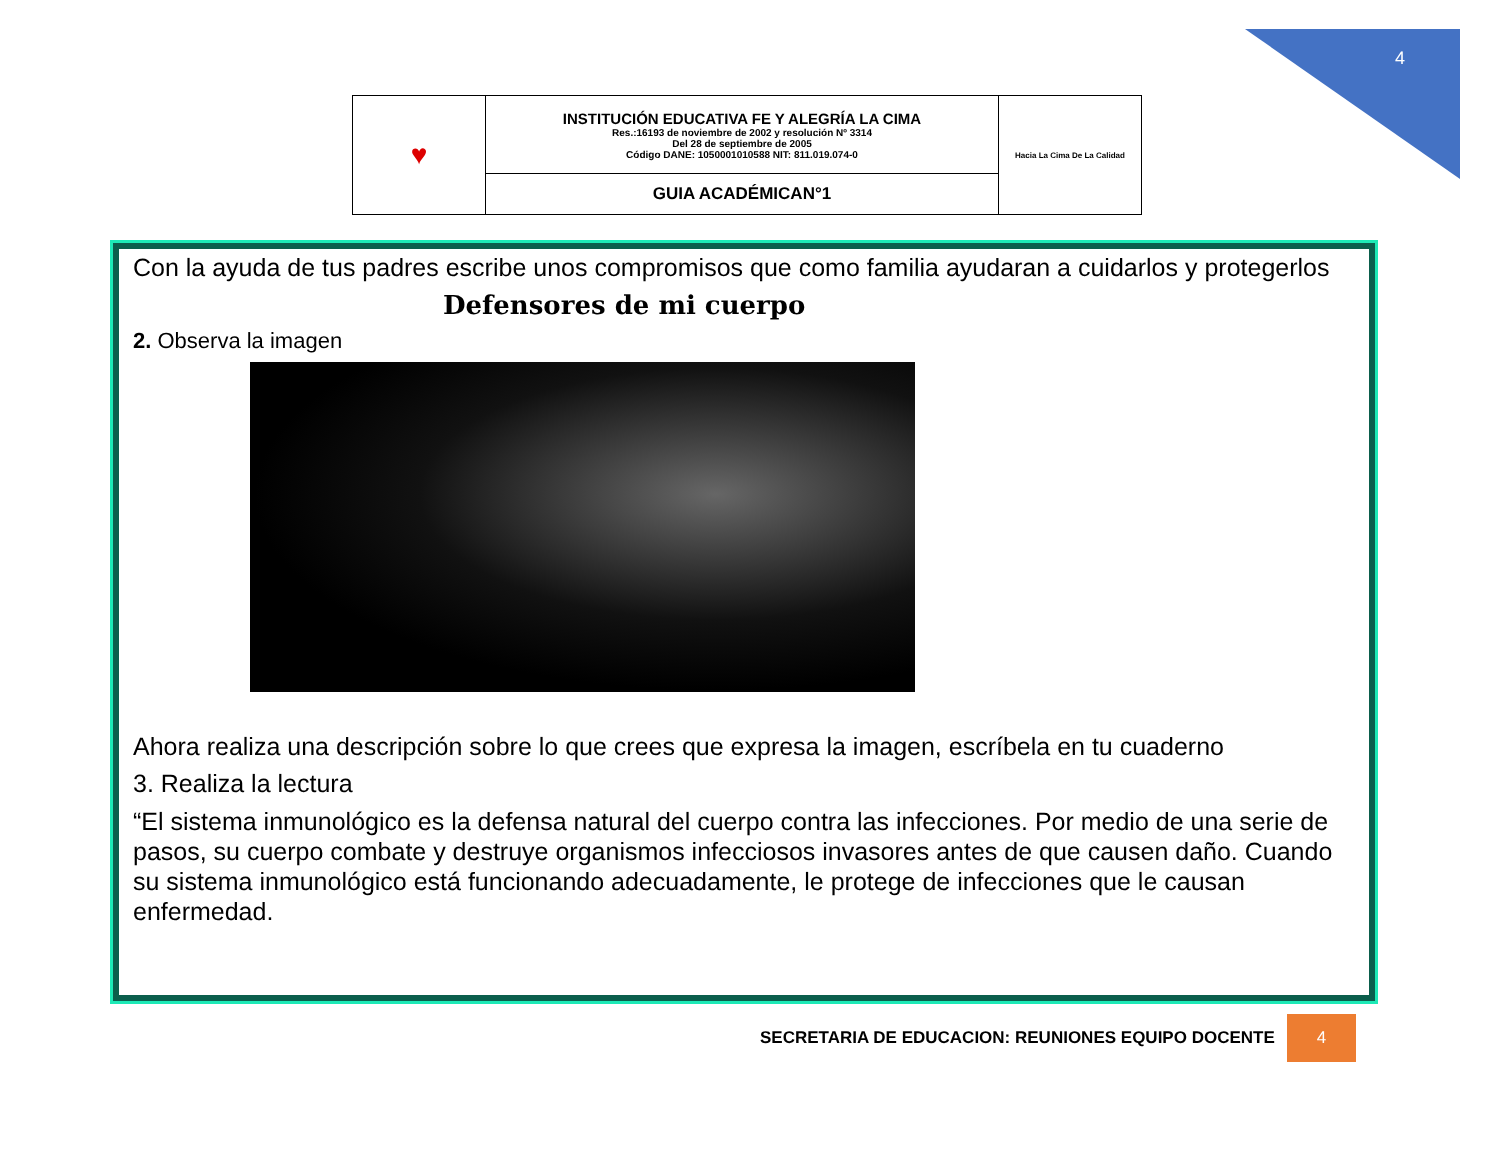4
| ♥ | INSTITUCIÓN EDUCATIVA FE Y ALEGRÍA LA CIMA Res.:16193 de noviembre de 2002 y resolución Nº 3314 Del 28 de septiembre de 2005 Código DANE: 1050001010588 NIT: 811.019.074-0 | Hacia La Cima De La Calidad |
| | GUIA ACADÉMICAN°1 | |
Con la ayuda de tus padres escribe unos compromisos que como familia ayudaran a cuidarlos y protegerlos
Defensores de mi cuerpo
2. Observa la imagen
Ahora realiza una descripción sobre lo que crees que expresa la imagen, escríbela en tu cuaderno
3. Realiza la lectura
“El sistema inmunológico es la defensa natural del cuerpo contra las infecciones. Por medio de una serie de pasos, su cuerpo combate y destruye organismos infecciosos invasores antes de que causen daño. Cuando su sistema inmunológico está funcionando adecuadamente, le protege de infecciones que le causan enfermedad.
SECRETARIA DE EDUCACION: REUNIONES EQUIPO DOCENTE 4